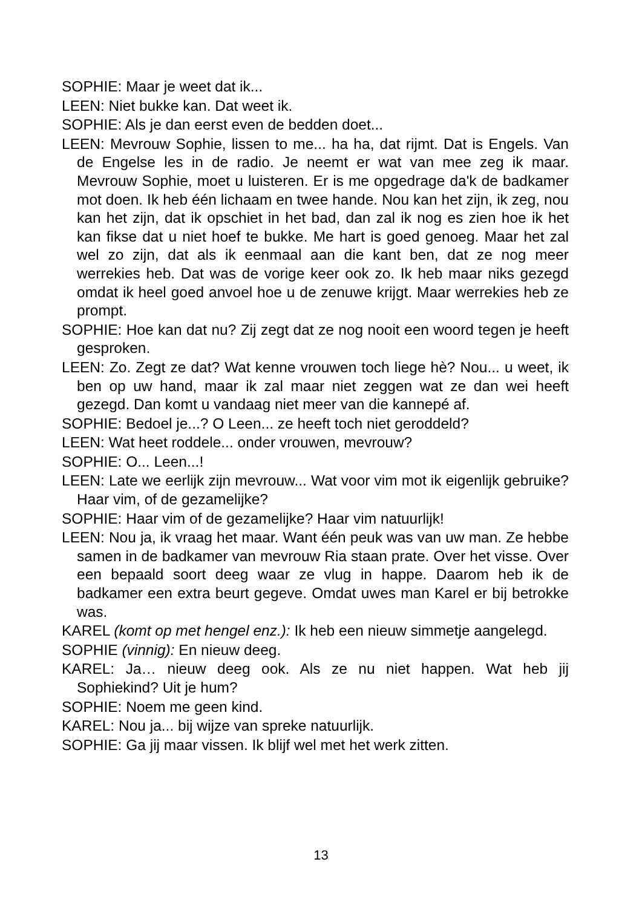SOPHIE: Maar je weet dat ik...
LEEN: Niet bukke kan. Dat weet ik.
SOPHIE: Als je dan eerst even de bedden doet...
LEEN: Mevrouw Sophie, lissen to me... ha ha, dat rijmt. Dat is Engels. Van de Engelse les in de radio. Je neemt er wat van mee zeg ik maar. Mevrouw Sophie, moet u luisteren. Er is me opgedrage da'k de badkamer mot doen. Ik heb één lichaam en twee hande. Nou kan het zijn, ik zeg, nou kan het zijn, dat ik opschiet in het bad, dan zal ik nog es zien hoe ik het kan fikse dat u niet hoef te bukke. Me hart is goed genoeg. Maar het zal wel zo zijn, dat als ik eenmaal aan die kant ben, dat ze nog meer werrekies heb. Dat was de vorige keer ook zo. Ik heb maar niks gezegd omdat ik heel goed anvoel hoe u de zenuwe krijgt. Maar werrekies heb ze prompt.
SOPHIE: Hoe kan dat nu? Zij zegt dat ze nog nooit een woord tegen je heeft gesproken.
LEEN: Zo. Zegt ze dat? Wat kenne vrouwen toch liege hè? Nou... u weet, ik ben op uw hand, maar ik zal maar niet zeggen wat ze dan wei heeft gezegd. Dan komt u vandaag niet meer van die kannepé af.
SOPHIE: Bedoel je...? O Leen... ze heeft toch niet geroddeld?
LEEN: Wat heet roddele... onder vrouwen, mevrouw?
SOPHIE: O... Leen...!
LEEN: Late we eerlijk zijn mevrouw... Wat voor vim mot ik eigenlijk gebruike? Haar vim, of de gezamelijke?
SOPHIE: Haar vim of de gezamelijke? Haar vim natuurlijk!
LEEN: Nou ja, ik vraag het maar. Want één peuk was van uw man. Ze hebbe samen in de badkamer van mevrouw Ria staan prate. Over het visse. Over een bepaald soort deeg waar ze vlug in happe. Daarom heb ik de badkamer een extra beurt gegeve. Omdat uwes man Karel er bij betrokke was.
KAREL (komt op met hengel enz.): Ik heb een nieuw simmetje aangelegd.
SOPHIE (vinnig): En nieuw deeg.
KAREL: Ja… nieuw deeg ook. Als ze nu niet happen. Wat heb jij Sophiekind? Uit je hum?
SOPHIE: Noem me geen kind.
KAREL: Nou ja... bij wijze van spreke natuurlijk.
SOPHIE: Ga jij maar vissen. Ik blijf wel met het werk zitten.
13